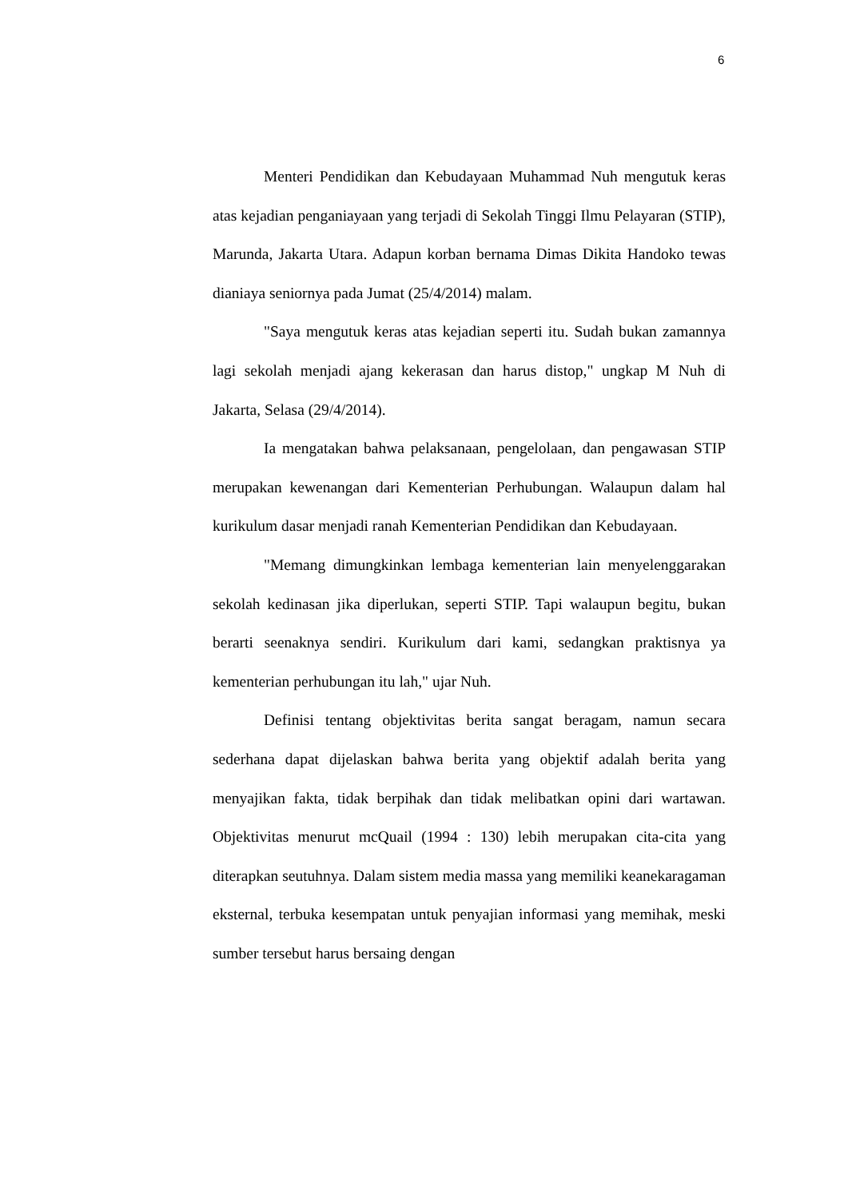6
Menteri Pendidikan dan Kebudayaan Muhammad Nuh mengutuk keras atas kejadian penganiayaan yang terjadi di Sekolah Tinggi Ilmu Pelayaran (STIP), Marunda, Jakarta Utara. Adapun korban bernama Dimas Dikita Handoko tewas dianiaya seniornya pada Jumat (25/4/2014) malam.
"Saya mengutuk keras atas kejadian seperti itu. Sudah bukan zamannya lagi sekolah menjadi ajang kekerasan dan harus distop," ungkap M Nuh di Jakarta, Selasa (29/4/2014).
Ia mengatakan bahwa pelaksanaan, pengelolaan, dan pengawasan STIP merupakan kewenangan dari Kementerian Perhubungan. Walaupun dalam hal kurikulum dasar menjadi ranah Kementerian Pendidikan dan Kebudayaan.
"Memang dimungkinkan lembaga kementerian lain menyelenggarakan sekolah kedinasan jika diperlukan, seperti STIP. Tapi walaupun begitu, bukan berarti seenaknya sendiri. Kurikulum dari kami, sedangkan praktisnya ya kementerian perhubungan itu lah," ujar Nuh.
Definisi tentang objektivitas berita sangat beragam, namun secara sederhana dapat dijelaskan bahwa berita yang objektif adalah berita yang menyajikan fakta, tidak berpihak dan tidak melibatkan opini dari wartawan. Objektivitas menurut mcQuail (1994 : 130) lebih merupakan cita-cita yang diterapkan seutuhnya. Dalam sistem media massa yang memiliki keanekaragaman eksternal, terbuka kesempatan untuk penyajian informasi yang memihak, meski sumber tersebut harus bersaing dengan